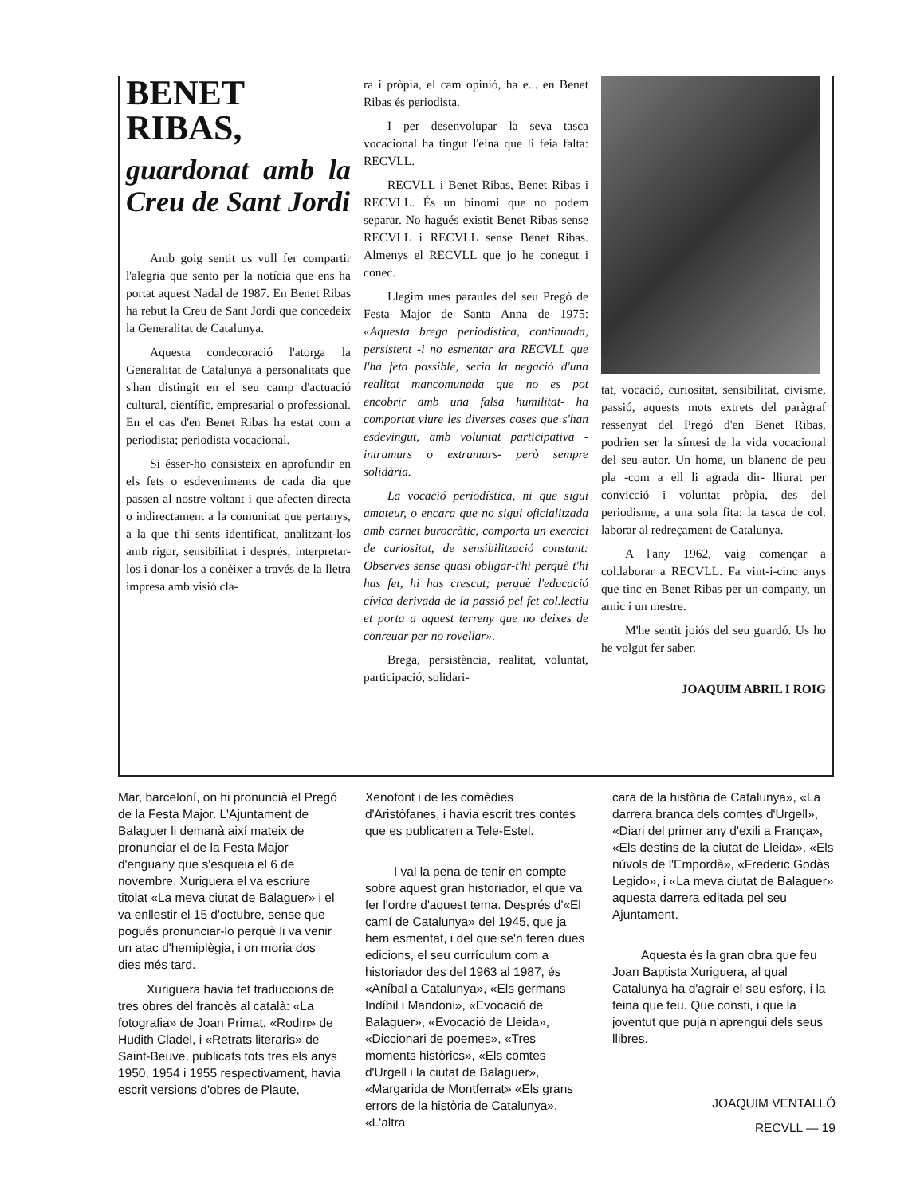BENET RIBAS,
guardonat amb la Creu de Sant Jordi
Amb goig sentit us vull fer compartir l'alegria que sento per la notícia que ens ha portat aquest Nadal de 1987. En Benet Ribas ha rebut la Creu de Sant Jordi que concedeix la Generalitat de Catalunya.
Aquesta condecoració l'atorga la Generalitat de Catalunya a personalitats que s'han distingit en el seu camp d'actuació cultural, científic, empresarial o professional. En el cas d'en Benet Ribas ha estat com a periodista; periodista vocacional.
Si ésser-ho consisteix en aprofundir en els fets o esdeveniments de cada dia que passen al nostre voltant i que afecten directa o indirectament a la comunitat que pertanys, a la que t'hi sents identificat, analitzant-los amb rigor, sensibilitat i després, interpretar-los i donar-los a conèixer a través de la lletra impresa amb visió cla-
ra i pròpia, el cam opinió, ha e... en Benet Ribas és periodista.
I per desenvolupar la seva tasca vocacional ha tingut l'eina que li feia falta: RECVLL.
RECVLL i Benet Ribas, Benet Ribas i RECVLL. És un binomi que no podem separar. No hagués existit Benet Ribas sense RECVLL i RECVLL sense Benet Ribas. Almenys el RECVLL que jo he conegut i conec.
Llegim unes paraules del seu Pregó de Festa Major de Santa Anna de 1975: «Aquesta brega periodística, continuada, persistent -i no esmentar ara RECVLL que l'ha feta possible, seria la negació d'una realitat mancomunada que no es pot encobrir amb una falsa humilitat- ha comportat viure les diverses coses que s'han esdevingut, amb voluntat participativa -intramurs o extramurs- però sempre solidària.
La vocació periodística, ni que sigui amateur, o encara que no sigui oficialitzada amb carnet burocràtic, comporta un exercici de curiositat, de sensibilització constant: Observes sense quasi obligar-t'hi perquè t'hi has fet, hi has crescut; perquè l'educació cívica derivada de la passió pel fet col.lectiu et porta a aquest terreny que no deixes de conreuar per no rovellar».
Brega, persistència, realitat, voluntat, participació, solidari-
tat, vocació, curiositat, sensibilitat, civisme, passió, aquests mots extrets del paràgraf ressenyat del Pregó d'en Benet Ribas, podrien ser la síntesi de la vida vocacional del seu autor. Un home, un blanenc de peu pla -com a ell li agrada dir- lliurat per convicció i voluntat pròpia, des del periodisme, a una sola fita: la tasca de col. laborar al redreçament de Catalunya.
A l'any 1962, vaig començar a col.laborar a RECVLL. Fa vint-i-cinc anys que tinc en Benet Ribas per un company, un amic i un mestre.
M'he sentit joiós del seu guardó. Us ho he volgut fer saber.
JOAQUIM ABRIL I ROIG
Mar, barceloní, on hi pronuncià el Pregó de la Festa Major. L'Ajuntament de Balaguer li demanà així mateix de pronunciar el de la Festa Major d'enguany que s'esqueia el 6 de novembre. Xuriguera el va escriure titolat «La meva ciutat de Balaguer» i el va enllestir el 15 d'octubre, sense que pogués pronunciar-lo perquè li va venir un atac d'hemiplègia, i on moria dos dies més tard.
Xuriguera havia fet traduccions de tres obres del francès al català: «La fotografia» de Joan Primat, «Rodin» de Hudith Cladel, i «Retrats literaris» de Saint-Beuve, publicats tots tres els anys 1950, 1954 i 1955 respectivament, havia escrit versions d'obres de Plaute,
Xenofont i de les comèdies d'Aristòfanes, i havia escrit tres contes que es publicaren a Tele-Estel.
I val la pena de tenir en compte sobre aquest gran historiador, el que va fer l'ordre d'aquest tema. Després d'«El camí de Catalunya» del 1945, que ja hem esmentat, i del que se'n feren dues edicions, el seu currículum com a historiador des del 1963 al 1987, és «Aníbal a Catalunya», «Els germans Indíbil i Mandoni», «Evocació de Balaguer», «Evocació de Lleida», «Diccionari de poemes», «Tres moments històrics», «Els comtes d'Urgell i la ciutat de Balaguer», «Margarida de Montferrat» «Els grans errors de la història de Catalunya», «L'altra
cara de la història de Catalunya», «La darrera branca dels comtes d'Urgell», «Diari del primer any d'exili a França», «Els destins de la ciutat de Lleida», «Els núvols de l'Empordà», «Frederic Godàs Legido», i «La meva ciutat de Balaguer» aquesta darrera editada pel seu Ajuntament.
Aquesta és la gran obra que feu Joan Baptista Xuriguera, al qual Catalunya ha d'agrair el seu esforç, i la feina que feu. Que consti, i que la joventut que puja n'aprengui dels seus llibres.
JOAQUIM VENTALLÓ
RECVLL — 19